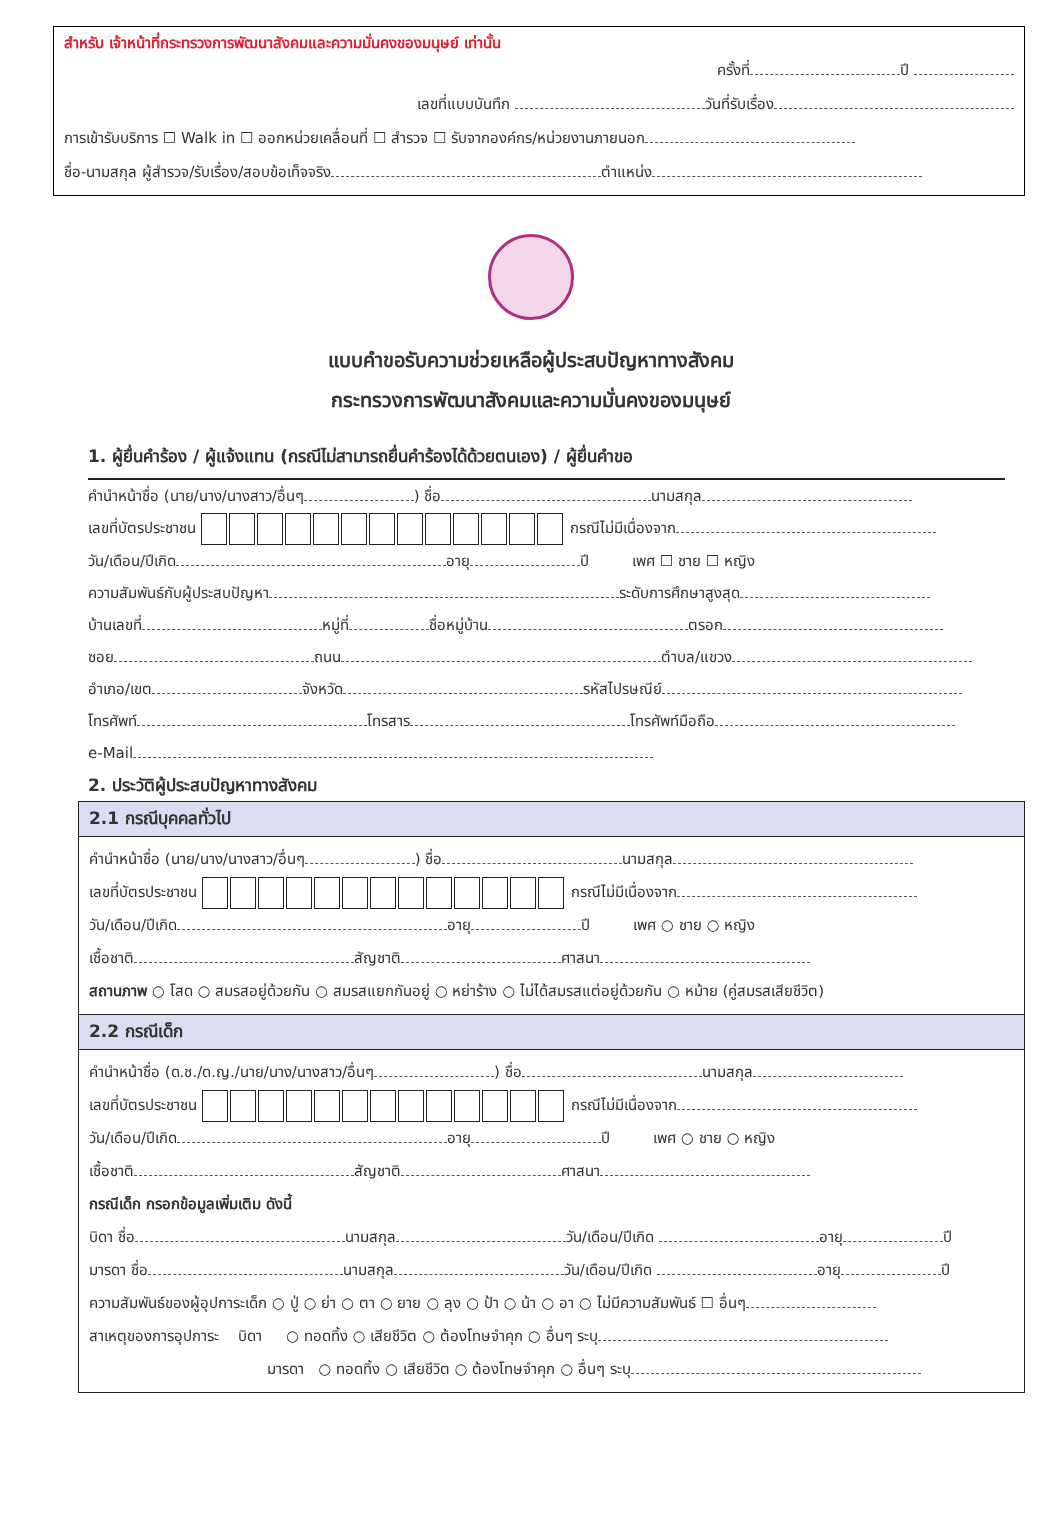สำหรับ เจ้าหน้าที่กระทรวงการพัฒนาสังคมและความมั่นคงของมนุษย์ เท่านั้น
ครั้งที่ ปี
เลขที่แบบบันทึก วันที่รับเรื่อง
การเข้ารับบริการ ☐ Walk in ☐ ออกหน่วยเคลื่อนที่ ☐ สำรวจ ☐ รับจากองค์กร/หน่วยงานภายนอก
ชื่อ-นามสกุล ผู้สำรวจ/รับเรื่อง/สอบข้อเท็จจริง ตำแหน่ง
แบบคำขอรับความช่วยเหลือผู้ประสบปัญหาทางสังคม
กระทรวงการพัฒนาสังคมและความมั่นคงของมนุษย์
1. ผู้ยื่นคำร้อง / ผู้แจ้งแทน (กรณีไม่สามารถยื่นคำร้องได้ด้วยตนเอง) / ผู้ยื่นคำขอ
คำนำหน้าชื่อ (นาย/นาง/นางสาว/อื่นๆ ) ชื่อ นามสกุล
เลขที่บัตรประชาชน กรณีไม่มีเนื่องจาก
วัน/เดือน/ปีเกิด อายุ ปี เพศ ☐ ชาย ☐ หญิง
ความสัมพันธ์กับผู้ประสบปัญหา ระดับการศึกษาสูงสุด
บ้านเลขที่ หมู่ที่ ชื่อหมู่บ้าน ตรอก
ซอย ถนน ตำบล/แขวง
อำเภอ/เขต จังหวัด รหัสไปรษณีย์
โทรศัพท์ โทรสาร โทรศัพท์มือถือ
e-Mail
2. ประวัติผู้ประสบปัญหาทางสังคม
2.1 กรณีบุคคลทั่วไป
คำนำหน้าชื่อ (นาย/นาง/นางสาว/อื่นๆ ) ชื่อ นามสกุล
เลขที่บัตรประชาชน กรณีไม่มีเนื่องจาก
วัน/เดือน/ปีเกิด อายุ ปี เพศ ○ ชาย ○ หญิง
เชื้อชาติ สัญชาติ ศาสนา
สถานภาพ ○ โสด ○ สมรสอยู่ด้วยกัน ○ สมรสแยกกันอยู่ ○ หย่าร้าง ○ ไม่ได้สมรสแต่อยู่ด้วยกัน ○ หม้าย (คู่สมรสเสียชีวิต)
2.2 กรณีเด็ก
คำนำหน้าชื่อ (ด.ช./ด.ญ./นาย/นาง/นางสาว/อื่นๆ ) ชื่อ นามสกุล
เลขที่บัตรประชาชน กรณีไม่มีเนื่องจาก
วัน/เดือน/ปีเกิด อายุ ปี เพศ ○ ชาย ○ หญิง
เชื้อชาติ สัญชาติ ศาสนา
กรณีเด็ก กรอกข้อมูลเพิ่มเติม ดังนี้
บิดา ชื่อ นามสกุล วัน/เดือน/ปีเกิด อายุ ปี
มารดา ชื่อ นามสกุล วัน/เดือน/ปีเกิด อายุ ปี
ความสัมพันธ์ของผู้อุปการะเด็ก ○ ปู่ ○ ย่า ○ ตา ○ ยาย ○ ลุง ○ ป้า ○ น้า ○ อา ○ ไม่มีความสัมพันธ์ ☐ อื่นๆ
สาเหตุของการอุปการะ บิดา ○ ทอดทิ้ง ○ เสียชีวิต ○ ต้องโทษจำคุก ○ อื่นๆ ระบุ
มารดา ○ ทอดทิ้ง ○ เสียชีวิต ○ ต้องโทษจำคุก ○ อื่นๆ ระบุ